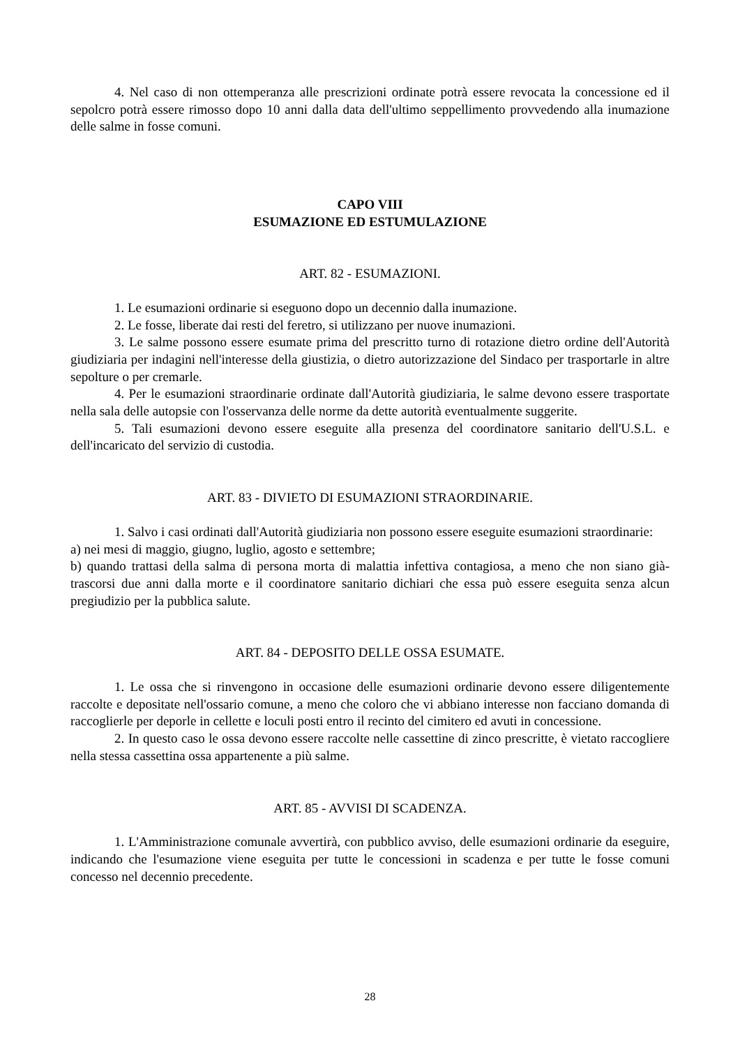4. Nel caso di non ottemperanza alle prescrizioni ordinate potrà essere revocata la concessione ed il sepolcro potrà essere rimosso dopo 10 anni dalla data dell'ultimo seppellimento provvedendo alla inumazione delle salme in fosse comuni.
CAPO VIII
ESUMAZIONE ED ESTUMULAZIONE
ART. 82 - ESUMAZIONI.
1. Le esumazioni ordinarie si eseguono dopo un decennio dalla inumazione.
2. Le fosse, liberate dai resti del feretro, si utilizzano per nuove inumazioni.
3. Le salme possono essere esumate prima del prescritto turno di rotazione dietro ordine dell'Autorità giudiziaria per indagini nell'interesse della giustizia, o dietro autorizzazione del Sindaco per trasportarle in altre sepolture o per cremarle.
4. Per le esumazioni straordinarie ordinate dall'Autorità giudiziaria, le salme devono essere trasportate nella sala delle autopsie con l'osservanza delle norme da dette autorità eventualmente suggerite.
5. Tali esumazioni devono essere eseguite alla presenza del coordinatore sanitario dell'U.S.L. e dell'incaricato del servizio di custodia.
ART. 83 - DIVIETO DI ESUMAZIONI STRAORDINARIE.
1. Salvo i casi ordinati dall'Autorità giudiziaria non possono essere eseguite esumazioni straordinarie:
a) nei mesi di maggio, giugno, luglio, agosto e settembre;
b) quando trattasi della salma di persona morta di malattia infettiva contagiosa, a meno che non siano già- trascorsi due anni dalla morte e il coordinatore sanitario dichiari che essa può essere eseguita senza alcun pregiudizio per la pubblica salute.
ART. 84 - DEPOSITO DELLE OSSA ESUMATE.
1. Le ossa che si rinvengono in occasione delle esumazioni ordinarie devono essere diligentemente raccolte e depositate nell'ossario comune, a meno che coloro che vi abbiano interesse non facciano domanda di raccoglierle per deporle in cellette e loculi posti entro il recinto del cimitero ed avuti in concessione.
2. In questo caso le ossa devono essere raccolte nelle cassettine di zinco prescritte, è vietato raccogliere nella stessa cassettina ossa appartenente a più salme.
ART. 85 - AVVISI DI SCADENZA.
1. L'Amministrazione comunale avvertirà, con pubblico avviso, delle esumazioni ordinarie da eseguire, indicando che l'esumazione viene eseguita per tutte le concessioni in scadenza e per tutte le fosse comuni concesso nel decennio precedente.
28